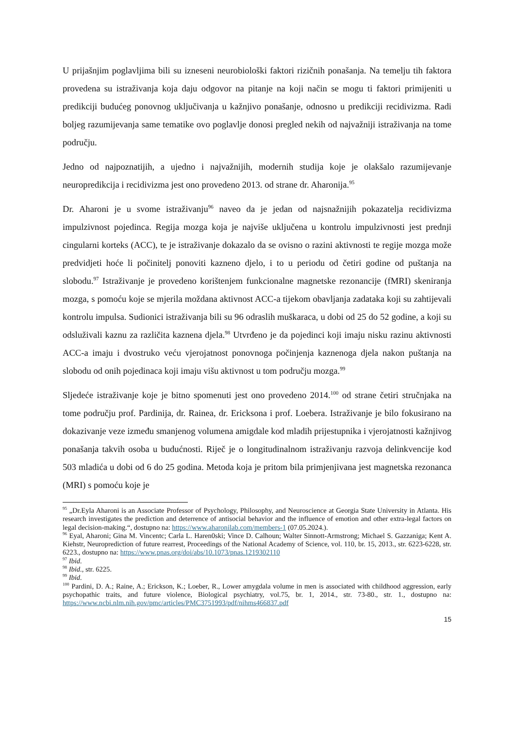U prijašnjim poglavljima bili su izneseni neurobiološki faktori rizičnih ponašanja. Na temelju tih faktora provedena su istraživanja koja daju odgovor na pitanje na koji način se mogu ti faktori primijeniti u predikciji budućeg ponovnog uključivanja u kažnjivo ponašanje, odnosno u predikciji recidivizma. Radi boljeg razumijevanja same tematike ovo poglavlje donosi pregled nekih od najvažniji istraživanja na tome području.
Jedno od najpoznatijih, a ujedno i najvažnijih, modernih studija koje je olakšalo razumijevanje neuropredikcija i recidivizma jest ono provedeno 2013. od strane dr. Aharonija.<sup>95</sup>
Dr. Aharoni je u svome istraživanju<sup>96</sup> naveo da je jedan od najsnažnijih pokazatelja recidivizma impulzivnost pojedinca. Regija mozga koja je najviše uključena u kontrolu impulzivnosti jest prednji cingularni korteks (ACC), te je istraživanje dokazalo da se ovisno o razini aktivnosti te regije mozga može predvidjeti hoće li počinitelj ponoviti kazneno djelo, i to u periodu od četiri godine od puštanja na slobodu.<sup>97</sup> Istraživanje je provedeno korištenjem funkcionalne magnetske rezonancije (fMRI) skeniranja mozga, s pomoću koje se mjerila moždana aktivnost ACC-a tijekom obavljanja zadataka koji su zahtijevali kontrolu impulsa. Sudionici istraživanja bili su 96 odraslih muškaraca, u dobi od 25 do 52 godine, a koji su odsluživali kaznu za različita kaznena djela.<sup>98</sup> Utvrđeno je da pojedinci koji imaju nisku razinu aktivnosti ACC-a imaju i dvostruko veću vjerojatnost ponovnoga počinjenja kaznenoga djela nakon puštanja na slobodu od onih pojedinaca koji imaju višu aktivnost u tom području mozga.<sup>99</sup>
Sljedeće istraživanje koje je bitno spomenuti jest ono provedeno 2014.<sup>100</sup> od strane četiri stručnjaka na tome području prof. Pardinija, dr. Rainea, dr. Ericksona i prof. Loebera. Istraživanje je bilo fokusirano na dokazivanje veze između smanjenog volumena amigdale kod mladih prijestupnika i vjerojatnosti kažnjivog ponašanja takvih osoba u budućnosti. Riječ je o longitudinalnom istraživanju razvoja delinkvencije kod 503 mladića u dobi od 6 do 25 godina. Metoda koja je pritom bila primjenjivana jest magnetska rezonanca (MRI) s pomoću koje je
<sup>95</sup> „Dr.Eyla Aharoni is an Associate Professor of Psychology, Philosophy, and Neuroscience at Georgia State University in Atlanta. His research investigates the prediction and deterrence of antisocial behavior and the influence of emotion and other extra-legal factors on legal decision-making.“, dostupno na: https://www.aharonilab.com/members-1 (07.05.2024.).
<sup>96</sup> Eyal, Aharoni; Gina M. Vincentc; Carla L. Haren0ski; Vince D. Calhoun; Walter Sinnott-Armstrong; Michael S. Gazzaniga; Kent A. Kiehstr, Neuroprediction of future rearrest, Proceedings of the National Academy of Science, vol. 110, br. 15, 2013., str. 6223-6228, str. 6223., dostupno na: https://www.pnas.org/doi/abs/10.1073/pnas.1219302110
<sup>97</sup> Ibid.
<sup>98</sup> Ibid., str. 6225.
<sup>99</sup> Ibid.
<sup>100</sup> Pardini, D. A.; Raine, A.; Erickson, K.; Loeber, R., Lower amygdala volume in men is associated with childhood aggression, early psychopathic traits, and future violence, Biological psychiatry, vol.75, br. 1, 2014., str. 73-80., str. 1., dostupno na: https://www.ncbi.nlm.nih.gov/pmc/articles/PMC3751993/pdf/nihms466837.pdf
15